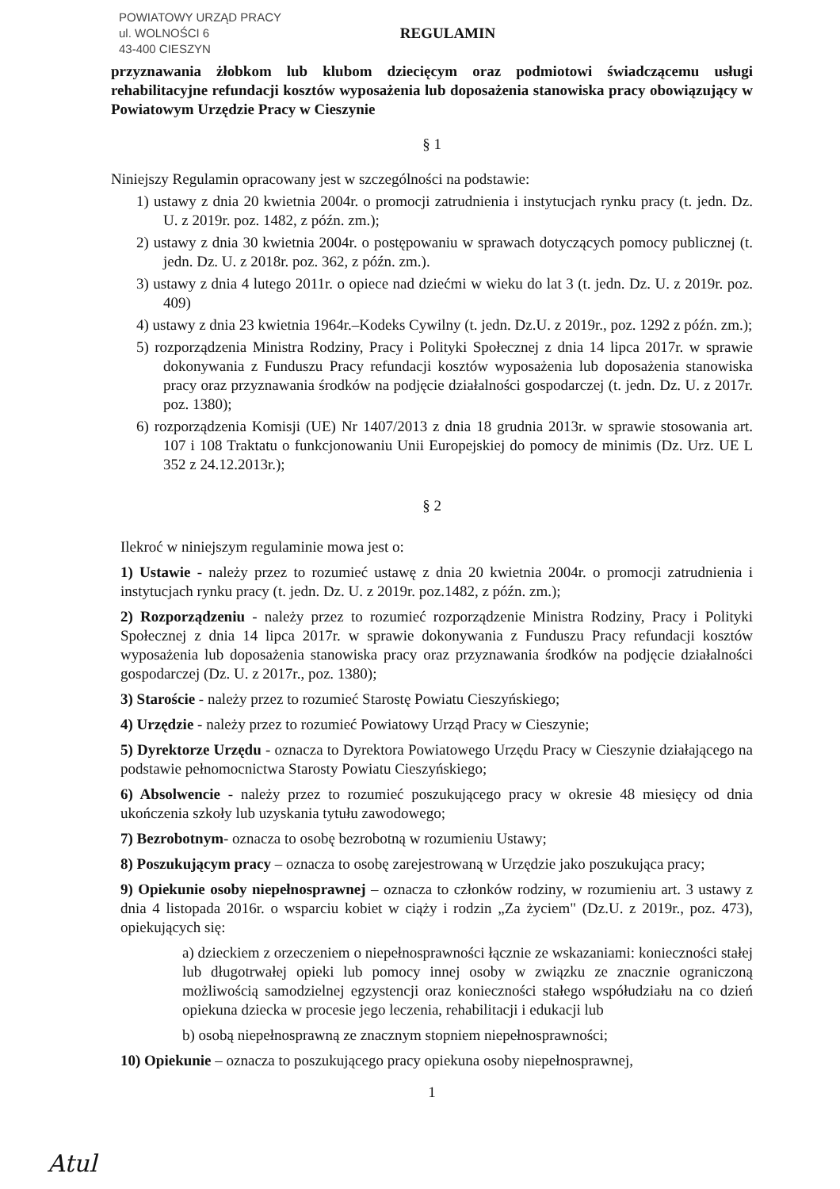POWIATOWY URZĄD PRACY
ul. WOLNOŚCI 6
43-400 CIESZYN
REGULAMIN
przyznawania żłobkom lub klubom dziecięcym oraz podmiotowi świadczącemu usługi rehabilitacyjne refundacji kosztów wyposażenia lub doposażenia stanowiska pracy obowiązujący w Powiatowym Urzędzie Pracy w Cieszynie
§ 1
Niniejszy Regulamin opracowany jest w szczególności na podstawie:
1) ustawy z dnia 20 kwietnia 2004r. o promocji zatrudnienia i instytucjach rynku pracy (t. jedn. Dz. U. z 2019r. poz. 1482, z późn. zm.);
2) ustawy z dnia 30 kwietnia 2004r. o postępowaniu w sprawach dotyczących pomocy publicznej (t. jedn. Dz. U. z 2018r. poz. 362, z późn. zm.).
3) ustawy z dnia 4 lutego 2011r. o opiece nad dziećmi w wieku do lat 3 (t. jedn. Dz. U. z 2019r. poz. 409)
4) ustawy z dnia 23 kwietnia 1964r.–Kodeks Cywilny (t. jedn. Dz.U. z 2019r., poz. 1292 z późn. zm.);
5) rozporządzenia Ministra Rodziny, Pracy i Polityki Społecznej z dnia 14 lipca 2017r. w sprawie dokonywania z Funduszu Pracy refundacji kosztów wyposażenia lub doposażenia stanowiska pracy oraz przyznawania środków na podjęcie działalności gospodarczej (t. jedn. Dz. U. z 2017r. poz. 1380);
6) rozporządzenia Komisji (UE) Nr 1407/2013 z dnia 18 grudnia 2013r. w sprawie stosowania art. 107 i 108 Traktatu o funkcjonowaniu Unii Europejskiej do pomocy de minimis (Dz. Urz. UE L 352 z 24.12.2013r.);
§ 2
Ilekroć w niniejszym regulaminie mowa jest o:
1) Ustawie - należy przez to rozumieć ustawę z dnia 20 kwietnia 2004r. o promocji zatrudnienia i instytucjach rynku pracy (t. jedn. Dz. U. z 2019r. poz.1482, z późn. zm.);
2) Rozporządzeniu - należy przez to rozumieć rozporządzenie Ministra Rodziny, Pracy i Polityki Społecznej z dnia 14 lipca 2017r. w sprawie dokonywania z Funduszu Pracy refundacji kosztów wyposażenia lub doposażenia stanowiska pracy oraz przyznawania środków na podjęcie działalności gospodarczej (Dz. U. z 2017r., poz. 1380);
3) Staroście - należy przez to rozumieć Starostę Powiatu Cieszyńskiego;
4) Urzędzie - należy przez to rozumieć Powiatowy Urząd Pracy w Cieszynie;
5) Dyrektorze Urzędu - oznacza to Dyrektora Powiatowego Urzędu Pracy w Cieszynie działającego na podstawie pełnomocnictwa Starosty Powiatu Cieszyńskiego;
6) Absolwencie - należy przez to rozumieć poszukującego pracy w okresie 48 miesięcy od dnia ukończenia szkoły lub uzyskania tytułu zawodowego;
7) Bezrobotnym- oznacza to osobę bezrobotną w rozumieniu Ustawy;
8) Poszukującym pracy – oznacza to osobę zarejestrowaną w Urzędzie jako poszukująca pracy;
9) Opiekunie osoby niepełnosprawnej – oznacza to członków rodziny, w rozumieniu art. 3 ustawy z dnia 4 listopada 2016r. o wsparciu kobiet w ciąży i rodzin „Za życiem" (Dz.U. z 2019r., poz. 473), opiekujących się:
a) dzieckiem z orzeczeniem o niepełnosprawności łącznie ze wskazaniami: konieczności stałej lub długotrwałej opieki lub pomocy innej osoby w związku ze znacznie ograniczoną możliwością samodzielnej egzystencji oraz konieczności stałego współudziału na co dzień opiekuna dziecka w procesie jego leczenia, rehabilitacji i edukacji lub
b) osobą niepełnosprawną ze znacznym stopniem niepełnosprawności;
10) Opiekunie – oznacza to poszukującego pracy opiekuna osoby niepełnosprawnej,
1
Atul